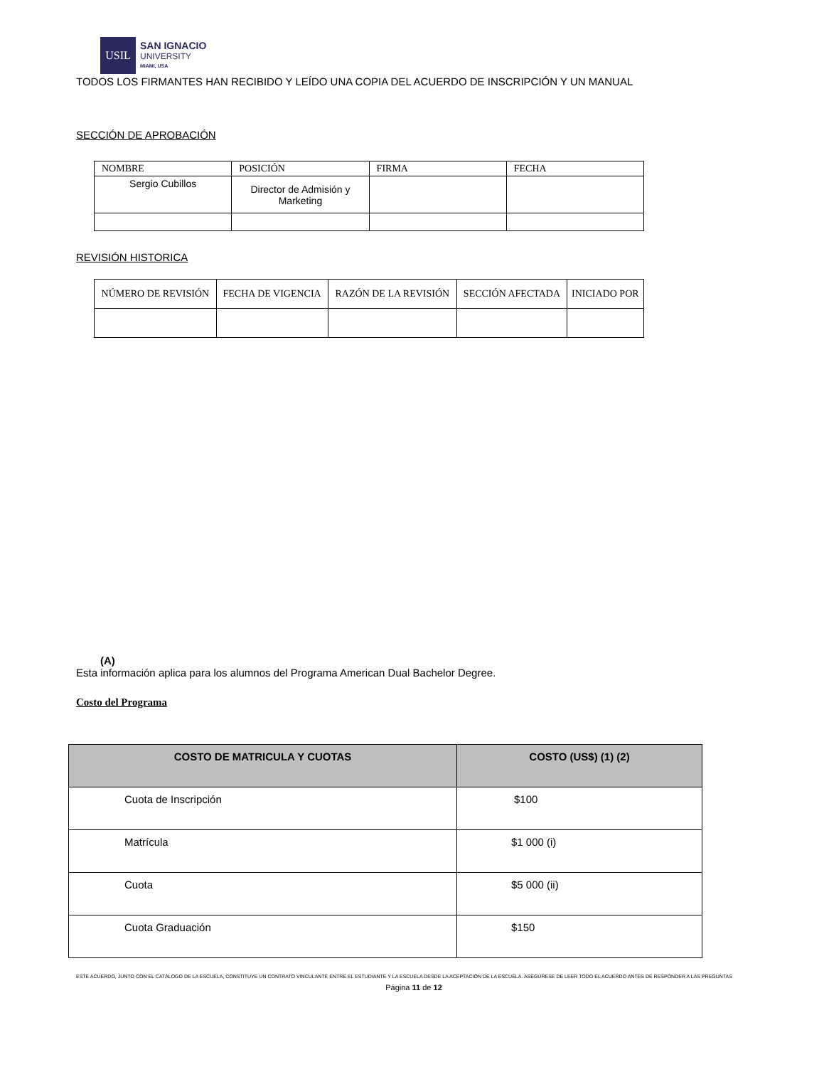USIL
SAN IGNACIO
UNIVERSITY
MIAMI, USA
TODOS LOS FIRMANTES HAN RECIBIDO Y LEÍDO UNA COPIA DEL ACUERDO DE INSCRIPCIÓN Y UN MANUAL
SECCIÓN DE APROBACIÓN
| NOMBRE | POSICIÓN | FIRMA | FECHA |
| Sergio Cubillos | Director de Admisión y Marketing | | |
REVISIÓN HISTORICA
| NÚMERO DE REVISIÓN | FECHA DE VIGENCIA | RAZÓN DE LA REVISIÓN | SECCIÓN AFECTADA | INICIADO POR |
(A)
Esta información aplica para los alumnos del Programa American Dual Bachelor Degree.
Costo del Programa
| COSTO DE MATRICULA Y CUOTAS | COSTO (US$) (1) (2) |
| --- | --- |
| Cuota de Inscripción | $100 |
| Matrícula | $1 000 (i) |
| Cuota | $5 000 (ii) |
| Cuota Graduación | $150 |
ESTE ACUERDO, JUNTO CON EL CATÁLOGO DE LA ESCUELA, CONSTITUYE UN CONTRATO VINCULANTE ENTRE EL ESTUDIANTE Y LA ESCUELA DESDE LA ACEPTACIÓN DE LA ESCUELA. ASEGÚRESE DE LEER TODO EL ACUERDO ANTES DE RESPONDER A LAS PREGUNTAS
Página 11 de 12